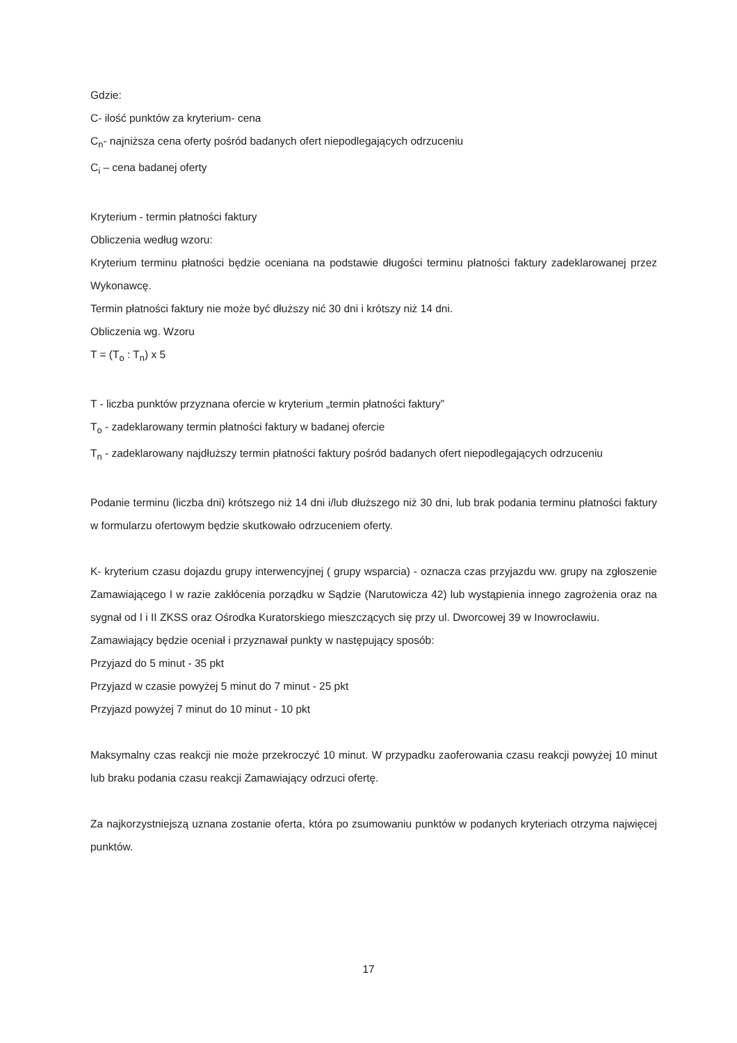Gdzie:
C- ilość punktów za kryterium- cena
C<sub>n</sub>- najniższa cena oferty pośród badanych ofert niepodlegających odrzuceniu
C<sub>i</sub> – cena badanej oferty
Kryterium - termin płatności faktury
Obliczenia według wzoru:
Kryterium terminu płatności będzie oceniana na podstawie długości terminu płatności faktury zadeklarowanej przez Wykonawcę.
Termin płatności faktury nie może być dłuższy nić 30 dni i krótszy niż 14 dni.
Obliczenia wg. Wzoru
T = (T<sub>o</sub> : T<sub>n</sub>) x 5
T - liczba punktów przyznana ofercie w kryterium „termin płatności faktury”
T<sub>o</sub> - zadeklarowany termin płatności faktury w badanej ofercie
T<sub>n</sub> - zadeklarowany najdłuższy termin płatności faktury pośród badanych ofert niepodlegających odrzuceniu
Podanie terminu (liczba dni) krótszego niż 14 dni i/lub dłuższego niż 30 dni, lub brak podania terminu płatności faktury w formularzu ofertowym będzie skutkowało odrzuceniem oferty.
K- kryterium czasu dojazdu grupy interwencyjnej ( grupy wsparcia) - oznacza czas przyjazdu ww. grupy na zgłoszenie Zamawiającego I w razie zakłócenia porządku w Sądzie (Narutowicza 42) lub wystąpienia innego zagrożenia oraz na sygnał od I i II ZKSS oraz Ośrodka Kuratorskiego mieszczących się przy ul. Dworcowej 39 w Inowrocławiu.
Zamawiający będzie oceniał i przyznawał punkty w następujący sposób:
Przyjazd do 5 minut - 35 pkt
Przyjazd w czasie powyżej 5 minut do 7 minut - 25 pkt
Przyjazd powyżej 7 minut do 10 minut - 10 pkt
Maksymalny czas reakcji nie może przekroczyć 10 minut. W przypadku zaoferowania czasu reakcji powyżej 10 minut lub braku podania czasu reakcji Zamawiający odrzuci ofertę.
Za najkorzystniejszą uznana zostanie oferta, która po zsumowaniu punktów w podanych kryteriach otrzyma najwięcej punktów.
17